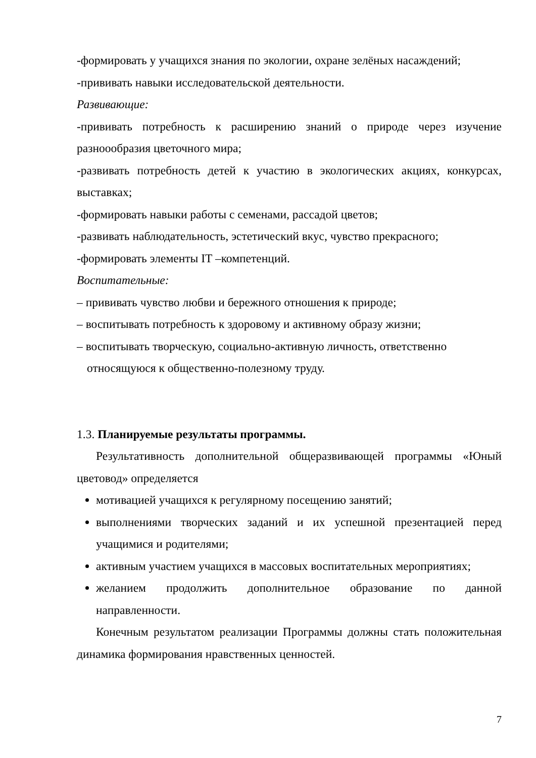-формировать у учащихся знания по экологии, охране зелёных насаждений;
-прививать навыки исследовательской деятельности.
Развивающие:
-прививать потребность к расширению знаний о природе через изучение разноообразия цветочного мира;
-развивать потребность детей к участию в экологических акциях, конкурсах, выставках;
-формировать навыки работы с семенами, рассадой цветов;
-развивать наблюдательность, эстетический вкус, чувство прекрасного;
-формировать элементы IT –компетенций.
Воспитательные:
– прививать чувство любви и бережного отношения к природе;
– воспитывать потребность к здоровому и активному образу жизни;
– воспитывать творческую, социально-активную личность, ответственно относящуюся к общественно-полезному труду.
1.3. Планируемые результаты программы.
Результативность дополнительной общеразвивающей программы «Юный цветовод» определяется
мотивацией учащихся к регулярному посещению занятий;
выполнениями творческих заданий и их успешной презентацией перед учащимися и родителями;
активным участием учащихся в массовых воспитательных мероприятиях;
желанием продолжить дополнительное образование по данной направленности.
Конечным результатом реализации Программы должны стать положительная динамика формирования нравственных ценностей.
7